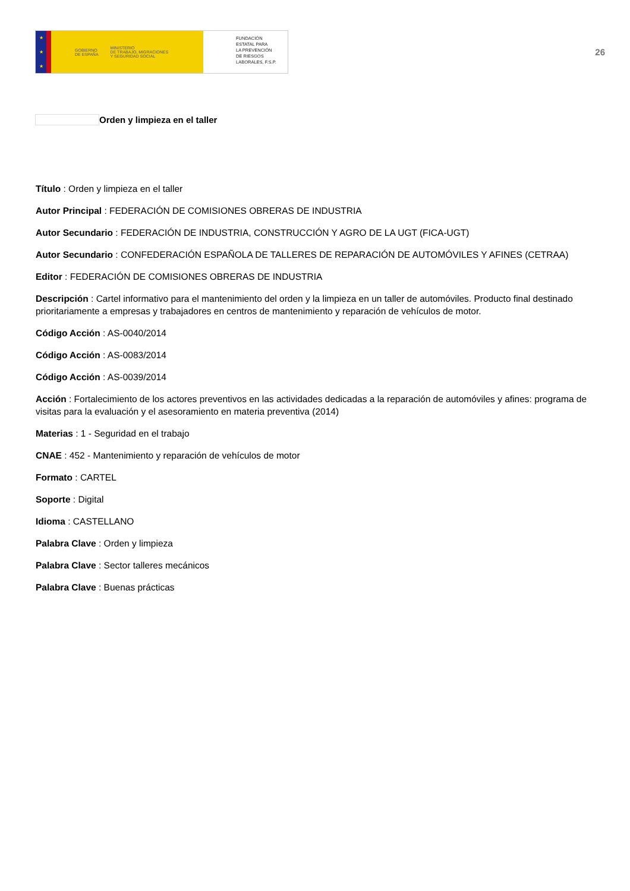★
★
★
GOBIERNO
DE ESPAÑA MINISTERIO
DE TRABAJO, MIGRACIONES
Y SEGURIDAD SOCIAL
FUNDACIÓN
ESTATAL PARA
LA PREVENCIÓN
DE RIESGOS
LABORALES, F.S.P.
26
Orden y limpieza en el taller
Título : Orden y limpieza en el taller
Autor Principal : FEDERACIÓN DE COMISIONES OBRERAS DE INDUSTRIA
Autor Secundario : FEDERACIÓN DE INDUSTRIA, CONSTRUCCIÓN Y AGRO DE LA UGT (FICA-UGT)
Autor Secundario : CONFEDERACIÓN ESPAÑOLA DE TALLERES DE REPARACIÓN DE AUTOMÓVILES Y AFINES (CETRAA)
Editor : FEDERACIÓN DE COMISIONES OBRERAS DE INDUSTRIA
Descripción : Cartel informativo para el mantenimiento del orden y la limpieza en un taller de automóviles. Producto final destinado prioritariamente a empresas y trabajadores en centros de mantenimiento y reparación de vehículos de motor.
Código Acción : AS-0040/2014
Código Acción : AS-0083/2014
Código Acción : AS-0039/2014
Acción : Fortalecimiento de los actores preventivos en las actividades dedicadas a la reparación de automóviles y afines: programa de visitas para la evaluación y el asesoramiento en materia preventiva (2014)
Materias : 1 - Seguridad en el trabajo
CNAE : 452 - Mantenimiento y reparación de vehículos de motor
Formato : CARTEL
Soporte : Digital
Idioma : CASTELLANO
Palabra Clave : Orden y limpieza
Palabra Clave : Sector talleres mecánicos
Palabra Clave : Buenas prácticas